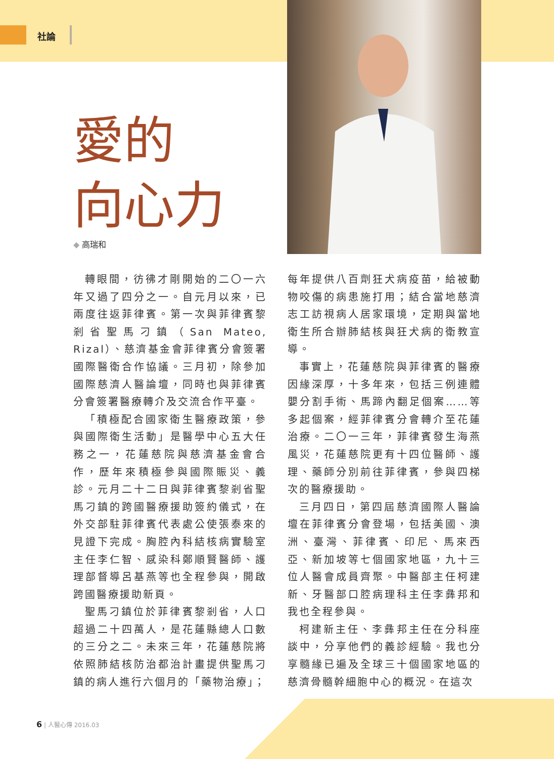社論
愛的
向心力
◆ 高瑞和
轉眼間，彷彿才剛開始的二〇一六年又過了四分之一。自元月以來，已兩度往返菲律賓。第一次與菲律賓黎剎省聖馬刁鎮（San Mateo, Rizal）、慈濟基金會菲律賓分會簽署國際醫衛合作協議。三月初，除參加國際慈濟人醫論壇，同時也與菲律賓分會簽署醫療轉介及交流合作平臺。
「積極配合國家衛生醫療政策，參與國際衛生活動」是醫學中心五大任務之一，花蓮慈院與慈濟基金會合作，歷年來積極參與國際賑災、義診。元月二十二日與菲律賓黎剎省聖馬刁鎮的跨國醫療援助簽約儀式，在外交部駐菲律賓代表處公使張泰來的見證下完成。胸腔內科結核病實驗室主任李仁智、感染科鄭順賢醫師、護理部督導呂基燕等也全程參與，開啟跨國醫療援助新頁。
聖馬刁鎮位於菲律賓黎剎省，人口超過二十四萬人，是花蓮縣總人口數的三分之二。未來三年，花蓮慈院將依照肺結核防治都治計畫提供聖馬刁鎮的病人進行六個月的「藥物治療」；
每年提供八百劑狂犬病疫苗，給被動物咬傷的病患施打用；結合當地慈濟志工訪視病人居家環境，定期與當地衛生所合辦肺結核與狂犬病的衛教宣導。
事實上，花蓮慈院與菲律賓的醫療因緣深厚，十多年來，包括三例連體嬰分割手術、馬蹄內翻足個案……等多起個案，經菲律賓分會轉介至花蓮治療。二〇一三年，菲律賓發生海燕風災，花蓮慈院更有十四位醫師、護理、藥師分別前往菲律賓，參與四梯次的醫療援助。
三月四日，第四屆慈濟國際人醫論壇在菲律賓分會登場，包括美國、澳洲、臺灣、菲律賓、印尼、馬來西亞、新加坡等七個國家地區，九十三位人醫會成員齊聚。中醫部主任柯建新、牙醫部口腔病理科主任李彝邦和我也全程參與。
柯建新主任、李彝邦主任在分科座談中，分享他們的義診經驗。我也分享髓緣已遍及全球三十個國家地區的慈濟骨髓幹細胞中心的概況。在這次
6 | 人醫心傳 2016.03